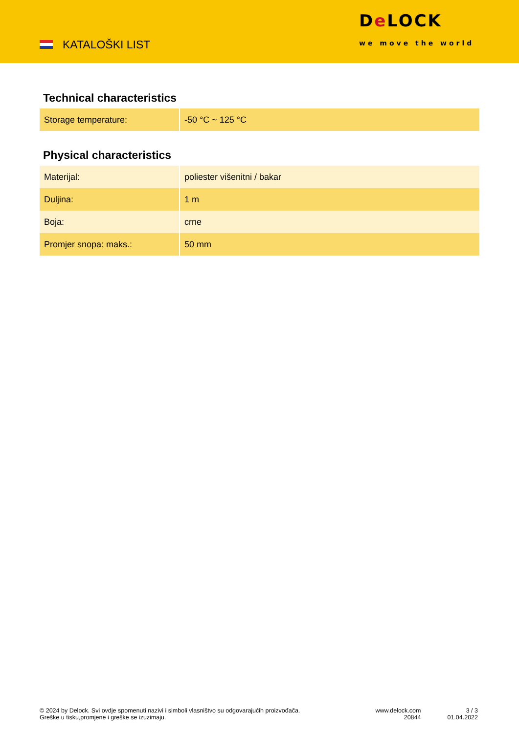KATALOŠKI LIST
De LOCK
we move the world
Technical characteristics
| Storage temperature: | -50 °C ~ 125 °C |
Physical characteristics
| Materijal: | poliester višenitni / bakar |
| Duljina: | 1 m |
| Boja: | crne |
| Promjer snopa: maks.: | 50 mm |
© 2024 by Delock. Svi ovdje spomenuti nazivi i simboli vlasništvo su odgovarajućih proizvođača.
Greške u tisku,promjene i greške se izuzimaju.
www.delock.com
20844
3 / 3
01.04.2022